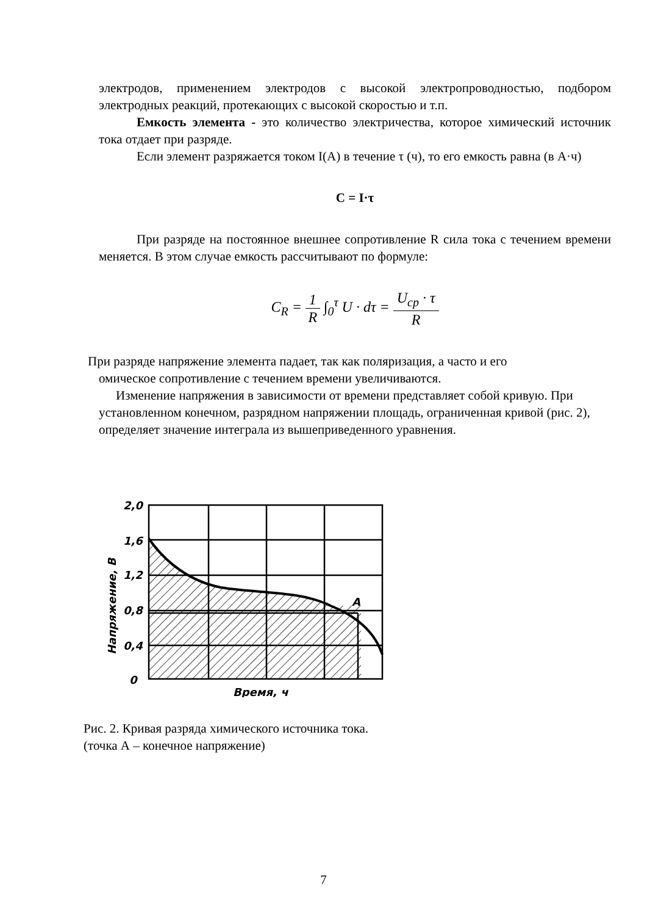электродов, применением электродов с высокой электропроводностью, подбором электродных реакций, протекающих с высокой скоростью и т.п.
Емкость элемента - это количество электричества, которое химический источник тока отдает при разряде.
Если элемент разряжается током I(A) в течение τ (ч), то его емкость равна (в А·ч)
C = I·τ
При разряде на постоянное внешнее сопротивление R сила тока с течением времени меняется. В этом случае емкость рассчитывают по формуле:
C<sub>R</sub> = 1 R ∫<sub>0</sub><sup>τ</sup> U · dτ = U<sub>ср</sub> · τ R
При разряде напряжение элемента падает, так как поляризация, а часто и его
омическое сопротивление с течением времени увеличиваются.
Изменение напряжения в зависимости от времени представляет собой кривую. При установленном конечном, разрядном напряжении площадь, ограниченная кривой (рис. 2), определяет значение интеграла из вышеприведенного уравнения.
2,0
1,6
1,2
0,8
0,4
0
Напряжение, В
A
Время, ч
Рис. 2. Кривая разряда химического источника тока.
(точка А – конечное напряжение)
7